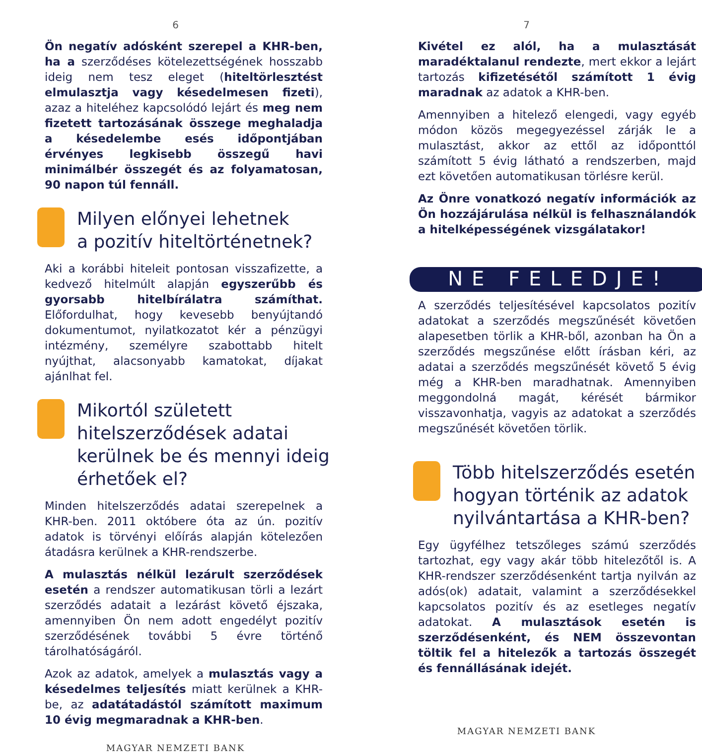6
Ön negatív adósként szerepel a KHR-ben, ha a szerződéses kötelezettségének hosszabb ideig nem tesz eleget (hiteltörlesztést elmulasztja vagy késedelmesen fizeti), azaz a hiteléhez kapcsolódó lejárt és meg nem fizetett tartozásának összege meghaladja a késedelembe esés időpontjában érvényes legkisebb összegű havi minimálbér összegét és az folyamatosan, 90 napon túl fennáll.
Milyen előnyei lehetnek
a pozitív hiteltörténetnek?
Aki a korábbi hiteleit pontosan visszafizette, a kedvező hitelmúlt alapján egyszerűbb és gyorsabb hitelbírálatra számíthat. Előfordulhat, hogy kevesebb benyújtandó dokumentumot, nyilatkozatot kér a pénzügyi intézmény, személyre szabottabb hitelt nyújthat, alacsonyabb kamatokat, díjakat ajánlhat fel.
Mikortól született hitelszerződések adatai kerülnek be és mennyi ideig érhetőek el?
Minden hitelszerződés adatai szerepelnek a KHR-ben. 2011 októbere óta az ún. pozitív adatok is törvényi előírás alapján kötelezően átadásra kerülnek a KHR-rendszerbe.
A mulasztás nélkül lezárult szerződések esetén a rendszer automatikusan törli a lezárt szerződés adatait a lezárást követő éjszaka, amennyiben Ön nem adott engedélyt pozitív szerződésének további 5 évre történő tárolhatóságáról.
Azok az adatok, amelyek a mulasztás vagy a késedelmes teljesítés miatt kerülnek a KHR-be, az adatátadástól számított maximum 10 évig megmaradnak a KHR-ben.
MAGYAR NEMZETI BANK
7
Kivétel ez alól, ha a mulasztását maradéktalanul rendezte, mert ekkor a lejárt tartozás kifizetésétől számított 1 évig maradnak az adatok a KHR-ben.
Amennyiben a hitelező elengedi, vagy egyéb módon közös megegyezéssel zárják le a mulasztást, akkor az ettől az időponttól számított 5 évig látható a rendszerben, majd ezt követően automatikusan törlésre kerül.
Az Önre vonatkozó negatív információk az Ön hozzájárulása nélkül is felhasználandók a hitelképességének vizsgálatakor!
NE FELEDJE!
A szerződés teljesítésével kapcsolatos pozitív adatokat a szerződés megszűnését követően alapesetben törlik a KHR-ből, azonban ha Ön a szerződés megszűnése előtt írásban kéri, az adatai a szerződés megszűnését követő 5 évig még a KHR-ben maradhatnak. Amennyiben meggondolná magát, kérését bármikor visszavonhatja, vagyis az adatokat a szerződés megszűnését követően törlik.
Több hitelszerződés esetén hogyan történik az adatok nyilvántartása a KHR-ben?
Egy ügyfélhez tetszőleges számú szerződés tartozhat, egy vagy akár több hitelezőtől is. A KHR-rendszer szerződésenként tartja nyilván az adós(ok) adatait, valamint a szerződésekkel kapcsolatos pozitív és az esetleges negatív adatokat. A mulasztások esetén is szerződésenként, és NEM összevontan töltik fel a hitelezők a tartozás összegét és fennállásának idejét.
MAGYAR NEMZETI BANK